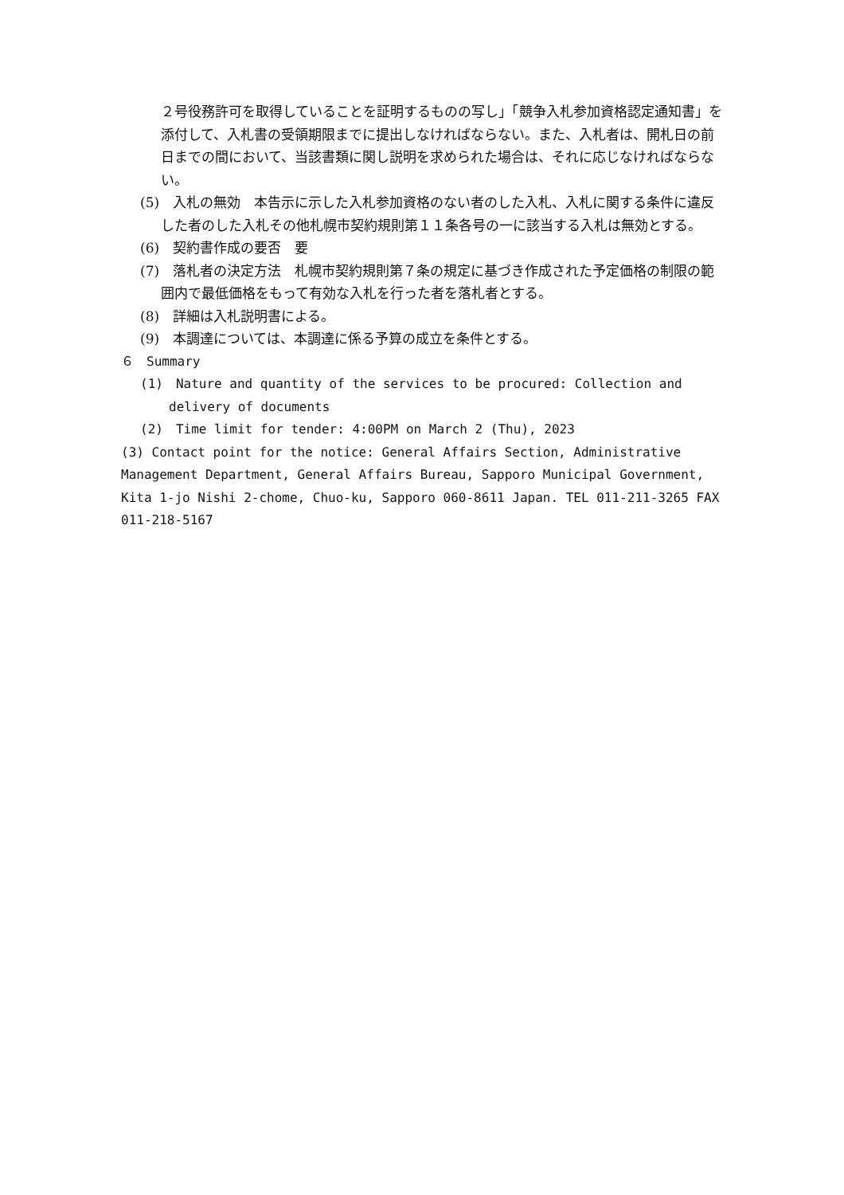２号役務許可を取得していることを証明するものの写し」「競争入札参加資格認定通知書」を添付して、入札書の受領期限までに提出しなければならない。また、入札者は、開札日の前日までの間において、当該書類に関し説明を求められた場合は、それに応じなければならない。
(5)　入札の無効　本告示に示した入札参加資格のない者のした入札、入札に関する条件に違反した者のした入札その他札幌市契約規則第１１条各号の一に該当する入札は無効とする。
(6)　契約書作成の要否　要
(7)　落札者の決定方法　札幌市契約規則第７条の規定に基づき作成された予定価格の制限の範囲内で最低価格をもって有効な入札を行った者を落札者とする。
(8)　詳細は入札説明書による。
(9)　本調達については、本調達に係る予算の成立を条件とする。
６　Summary
(1)　Nature and quantity of the services to be procured: Collection and delivery of documents
(2)　Time limit for tender: 4:00PM on March 2 (Thu), 2023
(3) Contact point for the notice: General Affairs Section, Administrative Management Department, General Affairs Bureau, Sapporo Municipal Government,　 Kita 1-jo Nishi 2-chome, Chuo-ku, Sapporo 060-8611 Japan. TEL 011-211-3265 FAX 011-218-5167